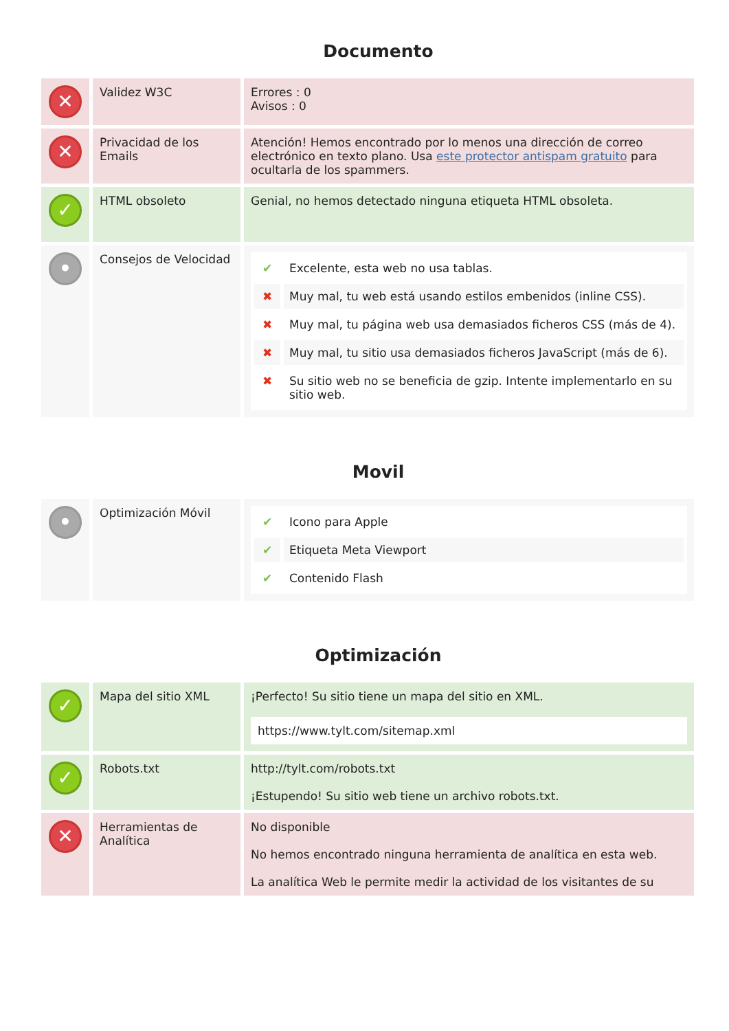Documento
| ✕ | Validez W3C | Errores : 0 Avisos : 0 |
| ✕ | Privacidad de los Emails | Atención! Hemos encontrado por lo menos una dirección de correo electrónico en texto plano. Usa este protector antispam gratuito para ocultarla de los spammers. |
| ✓ | HTML obsoleto | Genial, no hemos detectado ninguna etiqueta HTML obsoleta. |
| • | Consejos de Velocidad | / ✔ / Excelente, esta web no usa tablas. / / ✖ / Muy mal, tu web está usando estilos embenidos (inline CSS). / / ✖ / Muy mal, tu página web usa demasiados ficheros CSS (más de 4). / / ✖ / Muy mal, tu sitio usa demasiados ficheros JavaScript (más de 6). / / ✖ / Su sitio web no se beneficia de gzip. Intente implementarlo en su sitio web. / |
Movil
| • | Optimización Móvil | / ✔ / Icono para Apple / / ✔ / Etiqueta Meta Viewport / / ✔ / Contenido Flash / |
Optimización
| ✓ | Mapa del sitio XML | ¡Perfecto! Su sitio tiene un mapa del sitio en XML. https://www.tylt.com/sitemap.xml |
| ✓ | Robots.txt | http://tylt.com/robots.txt ¡Estupendo! Su sitio web tiene un archivo robots.txt. |
| ✕ | Herramientas de Analítica | No disponible No hemos encontrado ninguna herramienta de analítica en esta web. La analítica Web le permite medir la actividad de los visitantes de su |